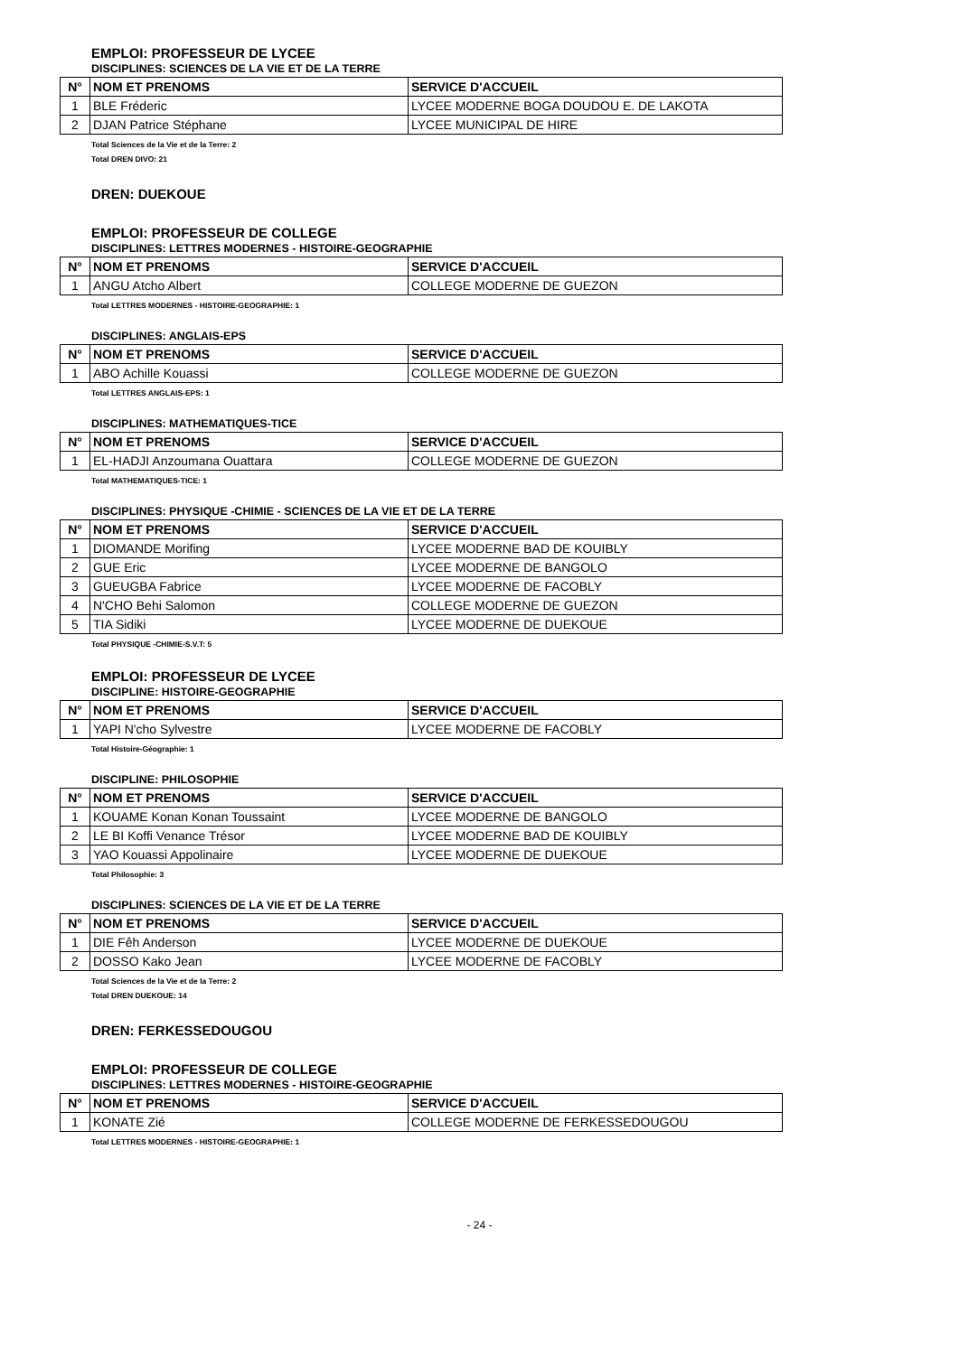EMPLOI: PROFESSEUR DE LYCEE
DISCIPLINES: SCIENCES DE LA VIE ET DE LA TERRE
| N° | NOM ET PRENOMS | SERVICE D'ACCUEIL |
| --- | --- | --- |
| 1 | BLE Fréderic | LYCEE MODERNE BOGA DOUDOU E. DE LAKOTA |
| 2 | DJAN Patrice Stéphane | LYCEE MUNICIPAL DE HIRE |
Total Sciences de la Vie et de la Terre: 2
Total DREN DIVO: 21
DREN: DUEKOUE
EMPLOI: PROFESSEUR DE COLLEGE
DISCIPLINES: LETTRES MODERNES - HISTOIRE-GEOGRAPHIE
| N° | NOM ET PRENOMS | SERVICE D'ACCUEIL |
| --- | --- | --- |
| 1 | ANGU Atcho Albert | COLLEGE MODERNE DE GUEZON |
Total LETTRES MODERNES - HISTOIRE-GEOGRAPHIE: 1
DISCIPLINES: ANGLAIS-EPS
| N° | NOM ET PRENOMS | SERVICE D'ACCUEIL |
| --- | --- | --- |
| 1 | ABO Achille Kouassi | COLLEGE MODERNE DE GUEZON |
Total LETTRES ANGLAIS-EPS: 1
DISCIPLINES: MATHEMATIQUES-TICE
| N° | NOM ET PRENOMS | SERVICE D'ACCUEIL |
| --- | --- | --- |
| 1 | EL-HADJI Anzoumana Ouattara | COLLEGE MODERNE DE GUEZON |
Total MATHEMATIQUES-TICE: 1
DISCIPLINES: PHYSIQUE -CHIMIE - SCIENCES DE LA VIE ET DE LA TERRE
| N° | NOM ET PRENOMS | SERVICE D'ACCUEIL |
| --- | --- | --- |
| 1 | DIOMANDE Morifing | LYCEE MODERNE BAD DE KOUIBLY |
| 2 | GUE Eric | LYCEE MODERNE DE BANGOLO |
| 3 | GUEUGBA Fabrice | LYCEE MODERNE DE FACOBLY |
| 4 | N'CHO Behi Salomon | COLLEGE MODERNE DE GUEZON |
| 5 | TIA Sidiki | LYCEE MODERNE DE DUEKOUE |
Total PHYSIQUE -CHIMIE-S.V.T: 5
EMPLOI: PROFESSEUR DE LYCEE
DISCIPLINE: HISTOIRE-GEOGRAPHIE
| N° | NOM ET PRENOMS | SERVICE D'ACCUEIL |
| --- | --- | --- |
| 1 | YAPI N'cho Sylvestre | LYCEE MODERNE DE FACOBLY |
Total Histoire-Géographie: 1
DISCIPLINE: PHILOSOPHIE
| N° | NOM ET PRENOMS | SERVICE D'ACCUEIL |
| --- | --- | --- |
| 1 | KOUAME Konan Konan Toussaint | LYCEE MODERNE DE BANGOLO |
| 2 | LE BI Koffi Venance Trésor | LYCEE MODERNE BAD DE KOUIBLY |
| 3 | YAO Kouassi Appolinaire | LYCEE MODERNE DE DUEKOUE |
Total Philosophie: 3
DISCIPLINES: SCIENCES DE LA VIE ET DE LA TERRE
| N° | NOM ET PRENOMS | SERVICE D'ACCUEIL |
| --- | --- | --- |
| 1 | DIE Fêh Anderson | LYCEE MODERNE DE DUEKOUE |
| 2 | DOSSO Kako Jean | LYCEE MODERNE DE FACOBLY |
Total Sciences de la Vie et de la Terre: 2
Total DREN DUEKOUE: 14
DREN: FERKESSEDOUGOU
EMPLOI: PROFESSEUR DE COLLEGE
DISCIPLINES: LETTRES MODERNES - HISTOIRE-GEOGRAPHIE
| N° | NOM ET PRENOMS | SERVICE D'ACCUEIL |
| --- | --- | --- |
| 1 | KONATE Zié | COLLEGE MODERNE DE FERKESSEDOUGOU |
Total LETTRES MODERNES - HISTOIRE-GEOGRAPHIE: 1
- 24 -